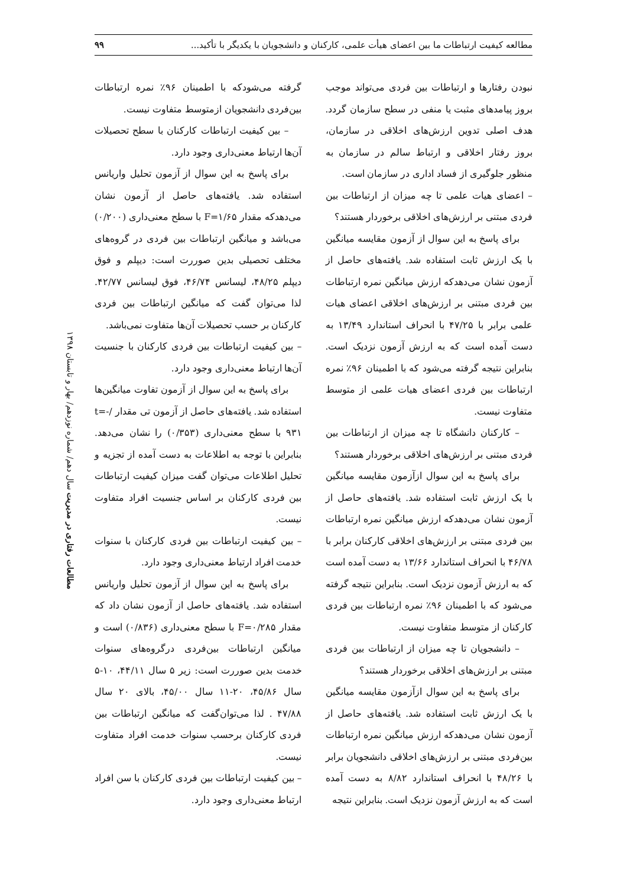مطالعه کیفیت ارتباطات ما بین اعضای هیأت علمی، کارکنان و دانشجویان با یکدیگر با تأکید... ۹۹
نبودن رفتارها و ارتباطات بین فردی می‌تواند موجب بروز پیامدهای مثبت یا منفی در سطح سازمان گردد. هدف اصلی تدوین ارزش‌های اخلاقی در سازمان، بروز رفتار اخلاقی و ارتباط سالم در سازمان به منظور جلوگیری از فساد اداری در سازمان است.
– اعضای هیات علمی تا چه میزان از ارتباطات بین فردی مبتنی بر ارزش‌های اخلاقی برخوردار هستند؟
برای پاسخ به این سوال از آزمون مقایسه میانگین با یک ارزش ثابت استفاده شد. یافته‌های حاصل از آزمون نشان می‌دهدکه ارزش میانگین نمره ارتباطات بین فردی مبتنی بر ارزش‌های اخلاقی اعضای هیات علمی برابر با ۴۷/۲۵ با انحراف استاندارد ۱۳/۴۹ به دست آمده است که به ارزش آزمون نزدیک است. بنابراین نتیجه گرفته می‌شود که با اطمینان ۹۶٪ نمره ارتباطات بین فردی اعضای هیات علمی از متوسط متفاوت نیست.
– کارکنان دانشگاه تا چه میزان از ارتباطات بین فردی مبتنی بر ارزش‌های اخلاقی برخوردار هستند؟
برای پاسخ به این سوال ازآزمون مقایسه میانگین با یک ارزش ثابت استفاده شد. یافته‌های حاصل از آزمون نشان می‌دهدکه ارزش میانگین نمره ارتباطات بین فردی مبتنی بر ارزش‌های اخلاقی کارکنان برابر با ۴۶/۷۸ با انحراف استاندارد ۱۳/۶۶ به دست آمده است که به ارزش آزمون نزدیک است. بنابراین نتیجه گرفته می‌شود که با اطمینان ۹۶٪ نمره ارتباطات بین فردی کارکنان از متوسط متفاوت نیست.
– دانشجویان تا چه میزان از ارتباطات بین فردی مبتنی بر ارزش‌های اخلاقی برخوردار هستند؟
برای پاسخ به این سوال ازآزمون مقایسه میانگین با یک ارزش ثابت استفاده شد. یافته‌های حاصل از آزمون نشان می‌دهدکه ارزش میانگین نمره ارتباطات بین‌فردی مبتنی بر ارزش‌های اخلاقی دانشجویان برابر با ۴۸/۲۶ با انحراف استاندارد ۸/۸۲ به دست آمده است که به ارزش آزمون نزدیک است. بنابراین نتیجه
گرفته می‌شودکه با اطمینان ۹۶٪ نمره ارتباطات بین‌فردی دانشجویان ازمتوسط متفاوت نیست.
– بین کیفیت ارتباطات کارکنان با سطح تحصیلات آن‌ها ارتباط معنی‌داری وجود دارد.
برای پاسخ به این سوال از آزمون تحلیل واریانس استفاده شد. یافته‌های حاصل از آزمون نشان می‌دهدکه مقدار F=۱/۶۵ با سطح معنی‌داری (۰/۲۰۰) می‌باشد و میانگین ارتباطات بین فردی در گروه‌های مختلف تحصیلی بدین صوررت است: دیپلم و فوق دیپلم ۴۸/۲۵، لیسانس ۴۶/۷۴، فوق لیسانس ۴۲/۷۷. لذا می‌توان گفت که میانگین ارتباطات بین فردی کارکنان بر حسب تحصیلات آن‌ها متفاوت نمی‌باشد.
– بین کیفیت ارتباطات بین فردی کارکنان با جنسیت آن‌ها ارتباط معنی‌داری وجود دارد.
برای پاسخ به این سوال از آزمون تفاوت میانگین‌ها استفاده شد. یافته‌های حاصل از آزمون تی مقدار t=-/۹۳۱ با سطح معنی‌داری (۰/۳۵۳) را نشان می‌دهد. بنابراین با توجه به اطلاعات به دست آمده از تجزیه و تحلیل اطلاعات می‌توان گفت میزان کیفیت ارتباطات بین فردی کارکنان بر اساس جنسیت افراد متفاوت نیست.
– بین کیفیت ارتباطات بین فردی کارکنان با سنوات خدمت افراد ارتباط معنی‌داری وجود دارد.
برای پاسخ به این سوال از آزمون تحلیل واریانس استفاده شد. یافته‌های حاصل از آزمون نشان داد که مقدار F=۰/۲۸۵ با سطح معنی‌داری (۰/۸۳۶) است و میانگین ارتباطات بین‌فردی درگروه‌های سنوات خدمت بدین صوررت است: زیر ۵ سال ۴۴/۱۱، ۱۰-۵ سال ۴۵/۸۶، ۲۰-۱۱ سال ۴۵/۰۰، بالای ۲۰ سال ۴۷/۸۸ . لذا می‌توان‌گفت که میانگین ارتباطات بین فردی کارکنان برحسب سنوات خدمت افراد متفاوت نیست.
– بین کیفیت ارتباطات بین فردی کارکنان با سن افراد ارتباط معنی‌داری وجود دارد.
مطالعات رفتاری در مدیریت سال دهم/ شماره نوزدهم/ بهار و تابستان ۱۳۹۸